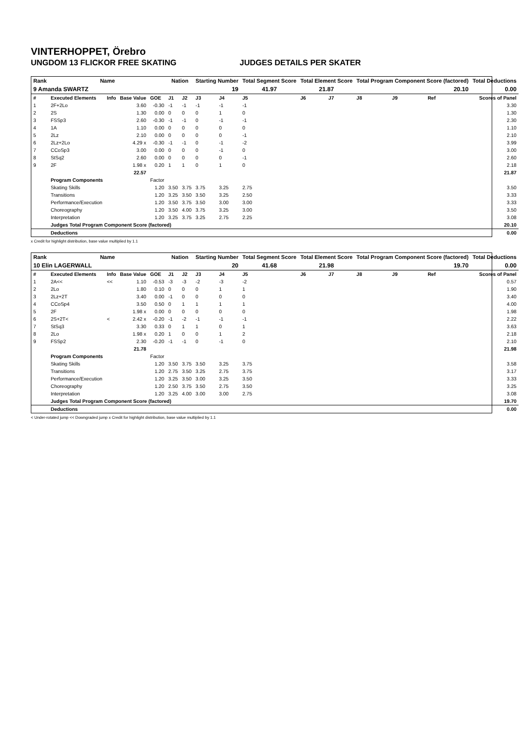VINTERHOPPET, Örebro
UNGDOM 13 FLICKOR FREE SKATING JUDGES DETAILS PER SKATER
| Rank | Name | | | | Nation | | Starting Number | | Total Segment Score | Total Element Score | | Total Program Component Score (factored) | | | Total Deductions |
| --- | --- | --- | --- | --- | --- | --- | --- | --- | --- | --- | --- | --- | --- | --- | --- |
| 9 Amanda SWARTZ | | | | | | | 19 | | 41.97 | 21.87 | | 20.10 | | | 0.00 |
| # | Executed Elements | Info | Base Value | GOE | J1 | J2 | J3 | J4 | J5 | J6 | J7 | J8 | J9 | Ref | Scores of Panel |
| 1 | 2F+2Lo | | 3.60 | -0.30 | -1 | -1 | -1 | -1 | -1 | | | | | | 3.30 |
| 2 | 2S | | 1.30 | 0.00 | 0 | 0 | 0 | 1 | 0 | | | | | | 1.30 |
| 3 | FSSp3 | | 2.60 | -0.30 | -1 | -1 | 0 | -1 | -1 | | | | | | 2.30 |
| 4 | 1A | | 1.10 | 0.00 | 0 | 0 | 0 | 0 | 0 | | | | | | 1.10 |
| 5 | 2Lz | | 2.10 | 0.00 | 0 | 0 | 0 | 0 | -1 | | | | | | 2.10 |
| 6 | 2Lz+2Lo | | 4.29 x | -0.30 | -1 | -1 | 0 | -1 | -2 | | | | | | 3.99 |
| 7 | CCoSp3 | | 3.00 | 0.00 | 0 | 0 | 0 | -1 | 0 | | | | | | 3.00 |
| 8 | StSq2 | | 2.60 | 0.00 | 0 | 0 | 0 | 0 | -1 | | | | | | 2.60 |
| 9 | 2F | | 1.98 x | 0.20 | 1 | 1 | 0 | 1 | 0 | | | | | | 2.18 |
| | | | 22.57 | | | | | | | | | | | | 21.87 |
| | Program Components | | | Factor | | | | | | | | | | | |
| | Skating Skills | | | 1.20 | 3.50 | 3.75 | 3.75 | 3.25 | 2.75 | | | | | | 3.50 |
| | Transitions | | | 1.20 | 3.25 | 3.50 | 3.50 | 3.25 | 2.50 | | | | | | 3.33 |
| | Performance/Execution | | | 1.20 | 3.50 | 3.75 | 3.50 | 3.00 | 3.00 | | | | | | 3.33 |
| | Choreography | | | 1.20 | 3.50 | 4.00 | 3.75 | 3.25 | 3.00 | | | | | | 3.50 |
| | Interpretation | | | 1.20 | 3.25 | 3.75 | 3.25 | 2.75 | 2.25 | | | | | | 3.08 |
| | Judges Total Program Component Score (factored) | | | | | | | | | | | | | | 20.10 |
| | Deductions | | | | | | | | | | | | | | 0.00 |
x Credit for highlight distribution, base value multiplied by 1.1
| Rank | Name | | | | Nation | | Starting Number | | Total Segment Score | Total Element Score | | Total Program Component Score (factored) | | | Total Deductions |
| --- | --- | --- | --- | --- | --- | --- | --- | --- | --- | --- | --- | --- | --- | --- | --- |
| 10 Elin LAGERWALL | | | | | | | 20 | | 41.68 | 21.98 | | 19.70 | | | 0.00 |
| # | Executed Elements | Info | Base Value | GOE | J1 | J2 | J3 | J4 | J5 | J6 | J7 | J8 | J9 | Ref | Scores of Panel |
| 1 | 2A<< | << | 1.10 | -0.53 | -3 | -3 | -2 | -3 | -2 | | | | | | 0.57 |
| 2 | 2Lo | | 1.80 | 0.10 | 0 | 0 | 0 | 1 | 1 | | | | | | 1.90 |
| 3 | 2Lz+2T | | 3.40 | 0.00 | -1 | 0 | 0 | 0 | 0 | | | | | | 3.40 |
| 4 | CCoSp4 | | 3.50 | 0.50 | 0 | 1 | 1 | 1 | 1 | | | | | | 4.00 |
| 5 | 2F | | 1.98 x | 0.00 | 0 | 0 | 0 | 0 | 0 | | | | | | 1.98 |
| 6 | 2S+2T< | < | 2.42 x | -0.20 | -1 | -2 | -1 | -1 | -1 | | | | | | 2.22 |
| 7 | StSq3 | | 3.30 | 0.33 | 0 | 1 | 1 | 0 | 1 | | | | | | 3.63 |
| 8 | 2Lo | | 1.98 x | 0.20 | 1 | 0 | 0 | 1 | 2 | | | | | | 2.18 |
| 9 | FSSp2 | | 2.30 | -0.20 | -1 | -1 | 0 | -1 | 0 | | | | | | 2.10 |
| | | | 21.78 | | | | | | | | | | | | 21.98 |
| | Program Components | | | Factor | | | | | | | | | | | |
| | Skating Skills | | | 1.20 | 3.50 | 3.75 | 3.50 | 3.25 | 3.75 | | | | | | 3.58 |
| | Transitions | | | 1.20 | 2.75 | 3.50 | 3.25 | 2.75 | 3.75 | | | | | | 3.17 |
| | Performance/Execution | | | 1.20 | 3.25 | 3.50 | 3.00 | 3.25 | 3.50 | | | | | | 3.33 |
| | Choreography | | | 1.20 | 2.50 | 3.75 | 3.50 | 2.75 | 3.50 | | | | | | 3.25 |
| | Interpretation | | | 1.20 | 3.25 | 4.00 | 3.00 | 3.00 | 2.75 | | | | | | 3.08 |
| | Judges Total Program Component Score (factored) | | | | | | | | | | | | | | 19.70 |
| | Deductions | | | | | | | | | | | | | | 0.00 |
< Under-rotated jump << Downgraded jump x Credit for highlight distribution, base value multiplied by 1.1